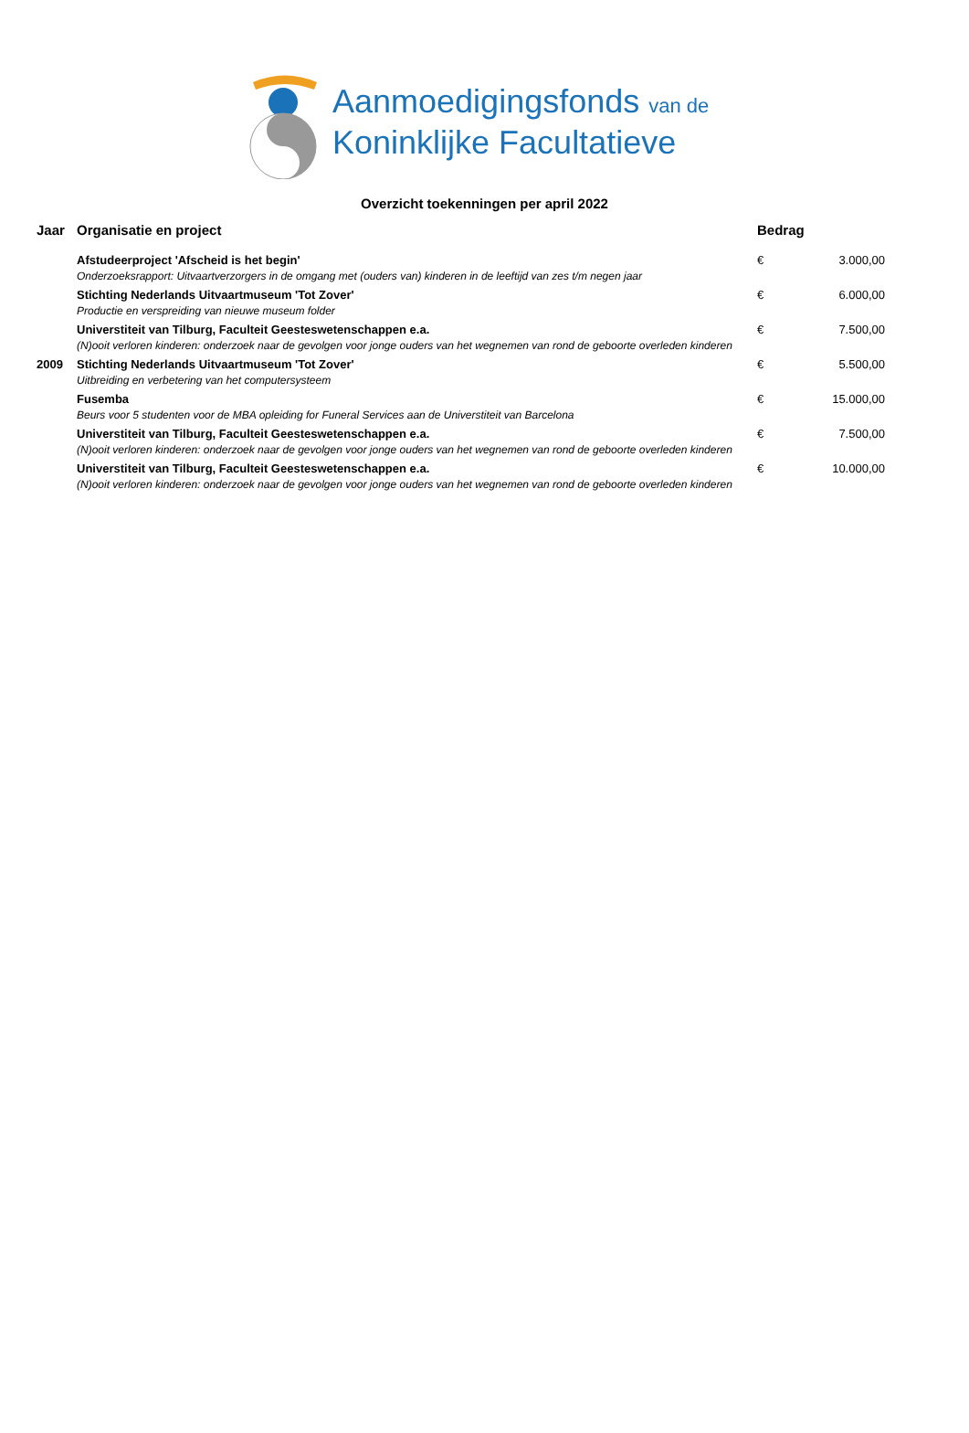Aanmoedigingsfonds van de
Koninklijke Facultatieve
Overzicht toekenningen per april 2022
| Jaar | Organisatie en project | Bedrag | |
| --- | --- | --- | --- |
| | Afstudeerproject 'Afscheid is het begin' | € | 3.000,00 |
| | Onderzoeksrapport: Uitvaartverzorgers in de omgang met (ouders van) kinderen in de leeftijd van zes t/m negen jaar | | |
| | Stichting Nederlands Uitvaartmuseum 'Tot Zover' | € | 6.000,00 |
| | Productie en verspreiding van nieuwe museum folder | | |
| | Universtiteit van Tilburg, Faculteit Geesteswetenschappen e.a. | € | 7.500,00 |
| | (N)ooit verloren kinderen: onderzoek naar de gevolgen voor jonge ouders van het wegnemen van rond de geboorte overleden kinderen | | |
| 2009 | Stichting Nederlands Uitvaartmuseum 'Tot Zover' | € | 5.500,00 |
| | Uitbreiding en verbetering van het computersysteem | | |
| | Fusemba | € | 15.000,00 |
| | Beurs voor 5 studenten voor de MBA opleiding for Funeral Services aan de Universtiteit van Barcelona | | |
| | Universtiteit van Tilburg, Faculteit Geesteswetenschappen e.a. | € | 7.500,00 |
| | (N)ooit verloren kinderen: onderzoek naar de gevolgen voor jonge ouders van het wegnemen van rond de geboorte overleden kinderen | | |
| | Universtiteit van Tilburg, Faculteit Geesteswetenschappen e.a. | € | 10.000,00 |
| | (N)ooit verloren kinderen: onderzoek naar de gevolgen voor jonge ouders van het wegnemen van rond de geboorte overleden kinderen | | |